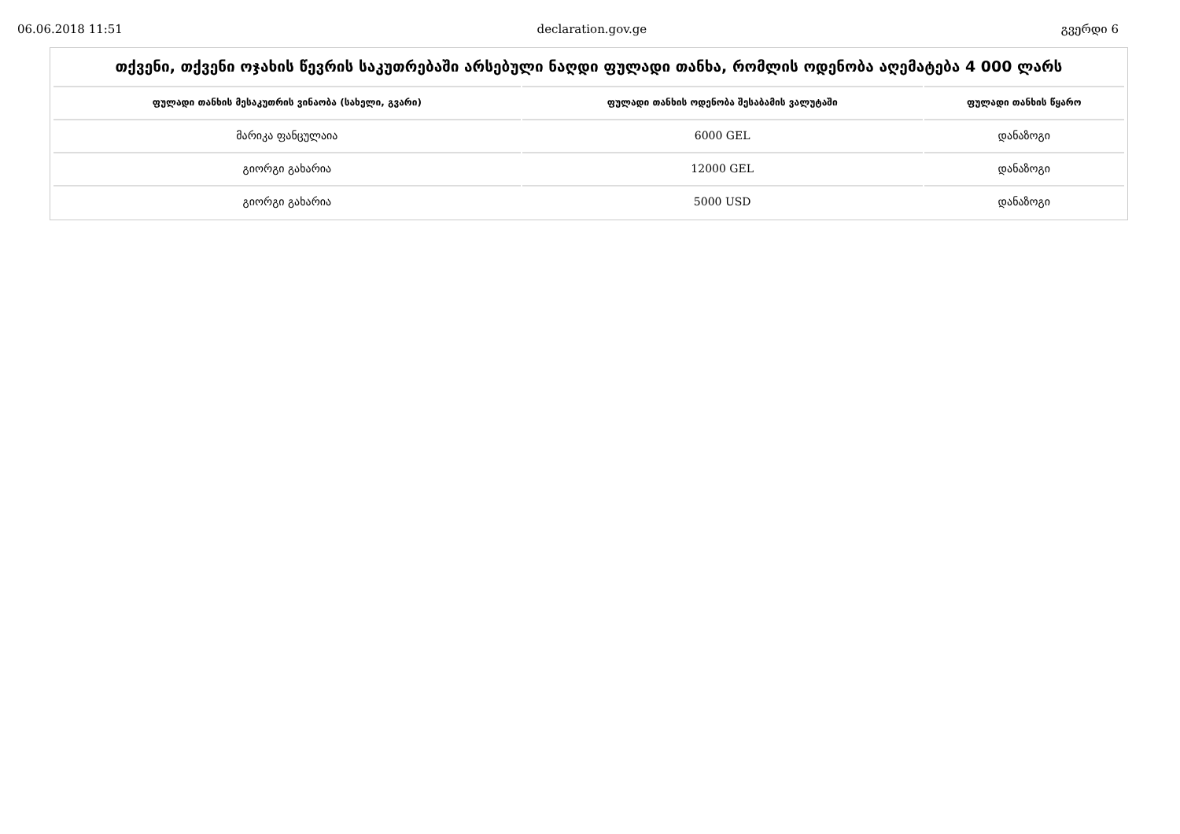06.06.2018 11:51 declaration.gov.ge გვერდი 6
თქვენი, თქვენი ოჯახის წევრის საკუთრებაში არსებული ნაღდი ფულადი თანხა, რომლის ოდენობა აღემატება 4 000 ლარს
| ფულადი თანხის მესაკუთრის ვინაობა (სახელი, გვარი) | ფულადი თანხის ოდენობა შესაბამის ვალუტაში | ფულადი თანხის წყარო |
| --- | --- | --- |
| მარიკა ფანცულაია | 6000 GEL | დანაზოგი |
| გიორგი გახარია | 12000 GEL | დანაზოგი |
| გიორგი გახარია | 5000 USD | დანაზოგი |